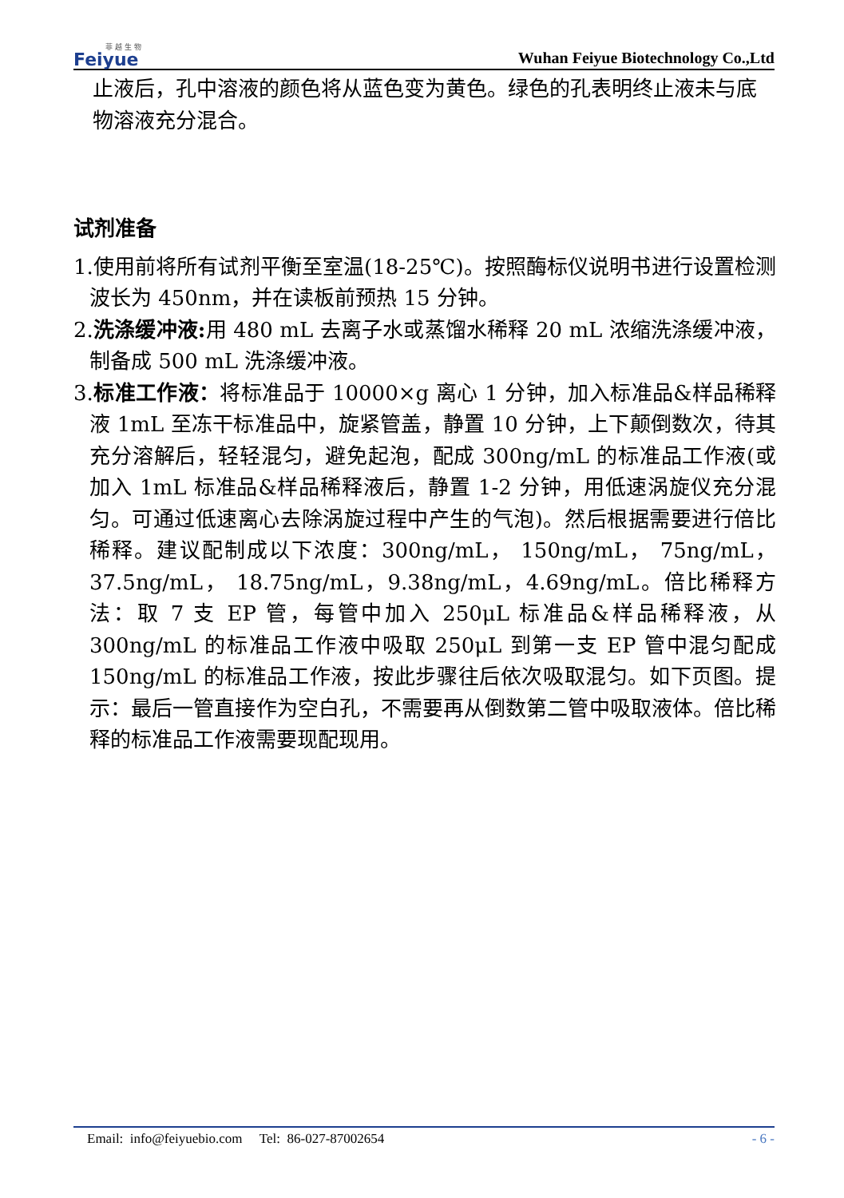菲 越 生 物
Feiyue
Wuhan Feiyue Biotechnology Co.,Ltd
止液后，孔中溶液的颜色将从蓝色变为黄色。绿色的孔表明终止液未与底物溶液充分混合。
试剂准备
1.使用前将所有试剂平衡至室温(18-25℃)。按照酶标仪说明书进行设置检测波长为 450nm，并在读板前预热 15 分钟。
2.洗涤缓冲液: 用 480 mL 去离子水或蒸馏水稀释 20 mL 浓缩洗涤缓冲液，制备成 500 mL 洗涤缓冲液。
3.标准工作液：将标准品于 10000×g 离心 1 分钟，加入标准品&样品稀释液 1mL 至冻干标准品中，旋紧管盖，静置 10 分钟，上下颠倒数次，待其充分溶解后，轻轻混匀，避免起泡，配成 300ng/mL 的标准品工作液(或加入 1mL 标准品&样品稀释液后，静置 1-2 分钟，用低速涡旋仪充分混匀。可通过低速离心去除涡旋过程中产生的气泡)。然后根据需要进行倍比稀释。建议配制成以下浓度：300ng/mL， 150ng/mL， 75ng/mL， 37.5ng/mL， 18.75ng/mL，9.38ng/mL，4.69ng/mL。倍比稀释方法：取 7 支 EP 管，每管中加入 250μL 标准品&样品稀释液，从 300ng/mL 的标准品工作液中吸取 250μL 到第一支 EP 管中混匀配成 150ng/mL 的标准品工作液，按此步骤往后依次吸取混匀。如下页图。提示：最后一管直接作为空白孔，不需要再从倒数第二管中吸取液体。倍比稀释的标准品工作液需要现配现用。
Email: info@feiyuebio.com Tel: 86-027-87002654 - 6 -